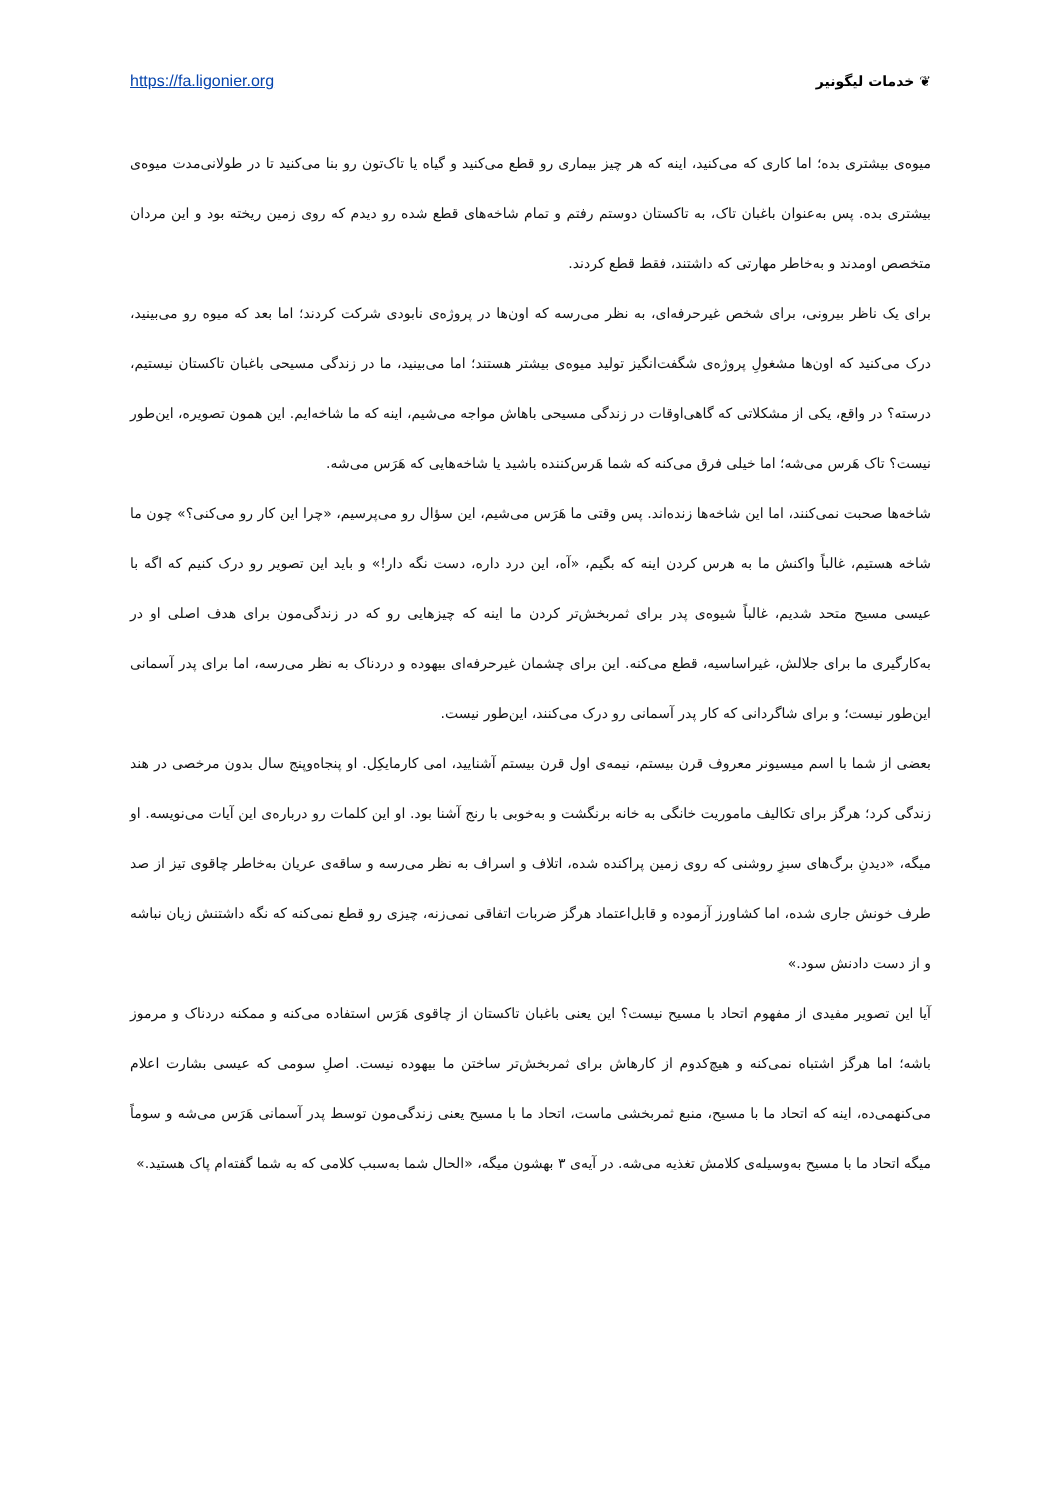https://fa.ligonier.org ❦ خدمات لیگونیر
میوه‌ی بیشتری بده؛ اما کاری که می‌کنید، اینه که هر چیز بیماری رو قطع می‌کنید و گیاه یا تاک‌تون رو بنا می‌کنید تا در طولانی‌مدت میوه‌ی بیشتری بده. پس به‌عنوان باغبان تاک، به تاکستان دوستم رفتم و تمام شاخه‌های قطع شده رو دیدم که روی زمین ریخته بود و این مردان متخصص اومدند و به‌خاطر مهارتی که داشتند، فقط قطع کردند.
برای یک ناظر بیرونی، برای شخص غیرحرفه‌ای، به نظر می‌رسه که اون‌ها در پروژه‌ی نابودی شرکت کردند؛ اما بعد که میوه رو می‌بینید، درک می‌کنید که اون‌ها مشغولِ پروژه‌ی شگفت‌انگیز تولید میوه‌ی بیشتر هستند؛ اما می‌بینید، ما در زندگی مسیحی باغبان تاکستان نیستیم، درسته؟ در واقع، یکی از مشکلاتی که گاهی‌اوقات در زندگی مسیحی باهاش مواجه می‌شیم، اینه که ما شاخه‌ایم. این همون تصویره، این‌طور نیست؟ تاک هَرس می‌شه؛ اما خیلی فرق می‌کنه که شما هَرس‌کننده باشید یا شاخه‌هایی که هَرَس می‌شه.
شاخه‌ها صحبت نمی‌کنند، اما این شاخه‌ها زنده‌اند. پس وقتی ما هَرَس می‌شیم، این سؤال رو می‌پرسیم، «چرا این کار رو می‌کنی؟» چون ما شاخه هستیم، غالباً واکنش ما به هرس کردن اینه که بگیم، «آه، این درد داره، دست نگه دار!» و باید این تصویر رو درک کنیم که اگه با عیسی مسیح متحد شدیم، غالباً شیوه‌ی پدر برای ثمربخش‌تر کردن ما اینه که چیزهایی رو که در زندگی‌مون برای هدف اصلی او در به‌کارگیری ما برای جلالش، غیراساسیه، قطع می‌کنه. این برای چشمان غیرحرفه‌ای بیهوده و دردناک به نظر می‌رسه، اما برای پدر آسمانی این‌طور نیست؛ و برای شاگردانی که کار پدر آسمانی رو درک می‌کنند، این‌طور نیست.
بعضی از شما با اسم میسیونر معروف قرن بیستم، نیمه‌ی اول قرن بیستم آشنایید، امی کارمایکِل. او پنجاه‌وپنج سال بدون مرخصی در هند زندگی کرد؛ هرگز برای تکالیف ماموریت خانگی به خانه برنگشت و به‌خوبی با رنج آشنا بود. او این کلمات رو درباره‌ی این آیات می‌نویسه. او میگه، «دیدنِ برگ‌های سبزِ روشنی که روی زمین پراکنده شده، اتلاف و اسراف به نظر می‌رسه و ساقه‌ی عریان به‌خاطر چاقوی تیز از صد طرف خونش جاری شده، اما کشاورز آزموده و قابل‌اعتماد هرگز ضربات اتفاقی نمی‌زنه، چیزی رو قطع نمی‌کنه که نگه داشتنش زیان نباشه و از دست دادنش سود.»
آیا این تصویر مفیدی از مفهوم اتحاد با مسیح نیست؟ این یعنی باغبان تاکستان از چاقوی هَرَس استفاده می‌کنه و ممکنه دردناک و مرموز باشه؛ اما هرگز اشتباه نمی‌کنه و هیچ‌کدوم از کارهاش برای ثمربخش‌تر ساختن ما بیهوده نیست. اصلِ سومی که عیسی بشارت اعلام می‌کنهمی‌ده، اینه که اتحاد ما با مسیح، منبع ثمربخشی ماست، اتحاد ما با مسیح یعنی زندگی‌مون توسط پدر آسمانی هَرَس می‌شه و سوماً میگه اتحاد ما با مسیح به‌وسیله‌ی کلامش تغذیه می‌شه. در آیه‌ی ۳ بهشون میگه، «الحال شما به‌سبب کلامی که به شما گفته‌ام پاک هستید.»